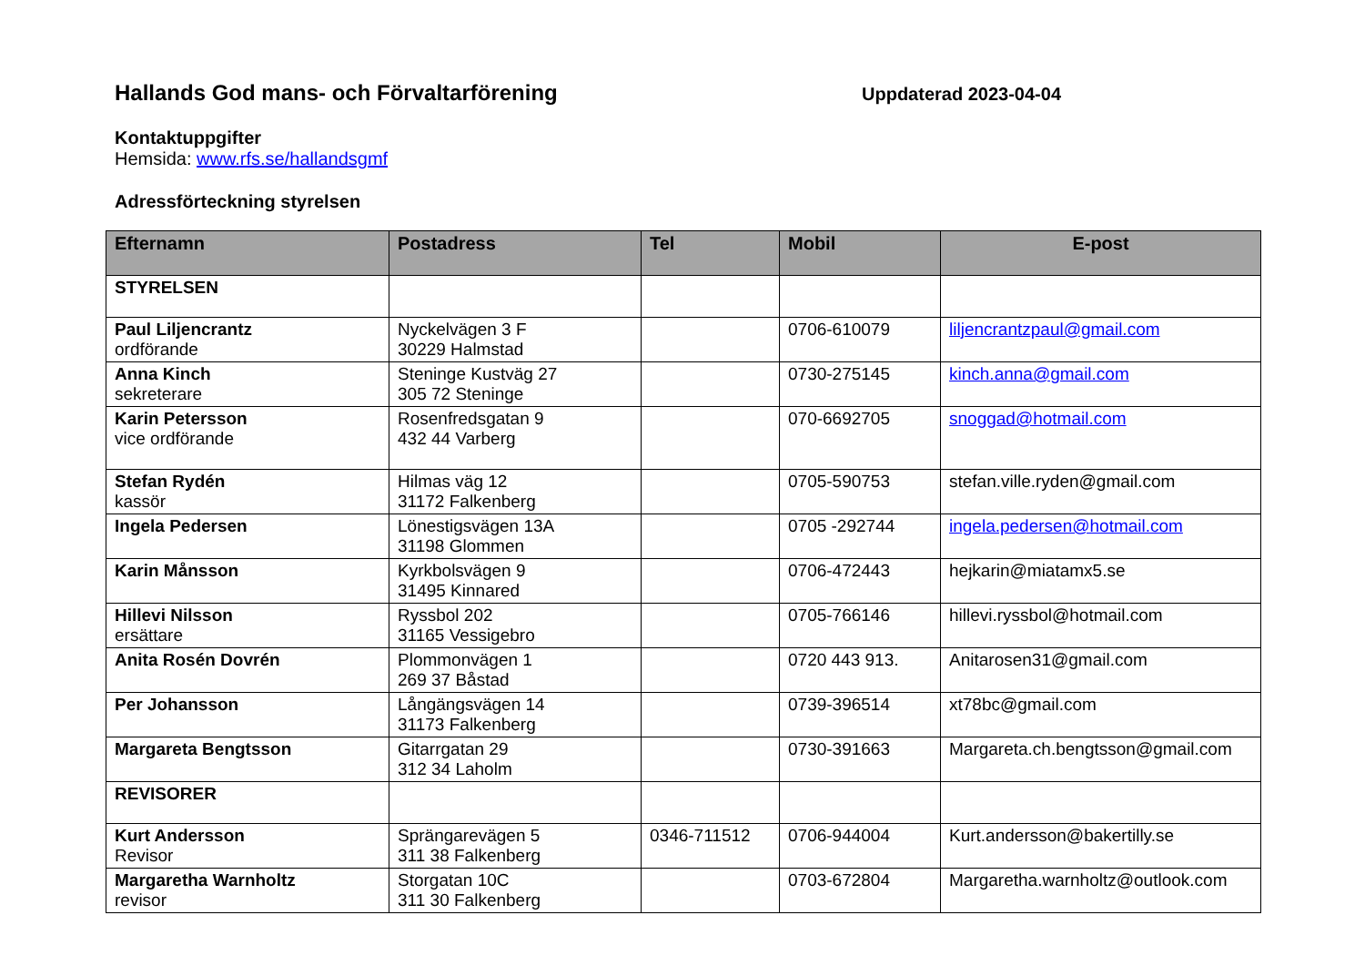Hallands God mans- och Förvaltarförening
Uppdaterad 2023-04-04
Kontaktuppgifter
Hemsida: www.rfs.se/hallandsgmf
Adressförteckning styrelsen
| Efternamn | Postadress | Tel | Mobil | E-post |
| --- | --- | --- | --- | --- |
| STYRELSEN | | | | |
| Paul Liljencrantz ordförande | Nyckelvägen 3 F 30229 Halmstad | | 0706-610079 | liljencrantzpaul@gmail.com |
| Anna Kinch sekreterare | Steninge Kustväg 27 305 72 Steninge | | 0730-275145 | kinch.anna@gmail.com |
| Karin Petersson vice ordförande | Rosenfredsgatan 9 432 44 Varberg | | 070-6692705 | snoggad@hotmail.com |
| Stefan Rydén kassör | Hilmas väg 12 31172 Falkenberg | | 0705-590753 | stefan.ville.ryden@gmail.com |
| Ingela Pedersen | Lönestigsvägen 13A 31198 Glommen | | 0705 -292744 | ingela.pedersen@hotmail.com |
| Karin Månsson | Kyrkbolsvägen 9 31495 Kinnared | | 0706-472443 | hejkarin@miatamx5.se |
| Hillevi Nilsson ersättare | Ryssbol 202 31165 Vessigebro | | 0705-766146 | hillevi.ryssbol@hotmail.com |
| Anita Rosén Dovrén | Plommonvägen 1 269 37 Båstad | | 0720 443 913. | Anitarosen31@gmail.com |
| Per Johansson | Långängsvägen 14 31173 Falkenberg | | 0739-396514 | xt78bc@gmail.com |
| Margareta Bengtsson | Gitarrgatan 29 312 34 Laholm | | 0730-391663 | Margareta.ch.bengtsson@gmail.com |
| REVISORER | | | | |
| Kurt Andersson Revisor | Sprängarevägen 5 311 38 Falkenberg | 0346-711512 | 0706-944004 | Kurt.andersson@bakertilly.se |
| Margaretha Warnholtz revisor | Storgatan 10C 311 30 Falkenberg | | 0703-672804 | Margaretha.warnholtz@outlook.com |